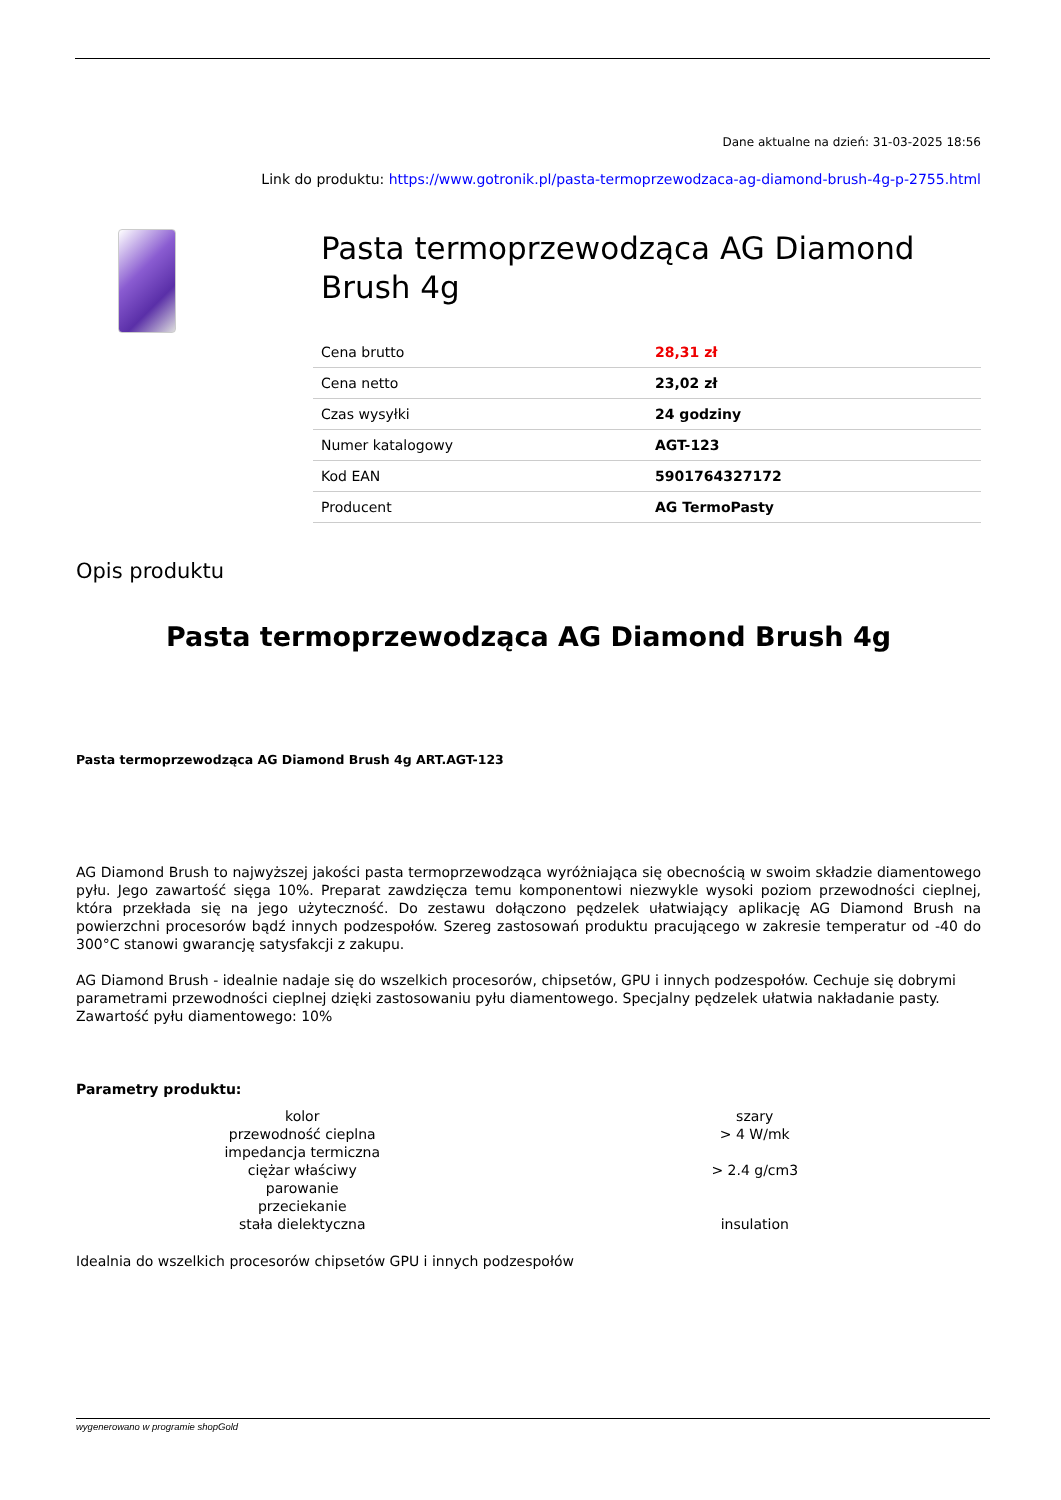Dane aktualne na dzień: 31-03-2025 18:56
Link do produktu: https://www.gotronik.pl/pasta-termoprzewodzaca-ag-diamond-brush-4g-p-2755.html
Pasta termoprzewodząca AG Diamond Brush 4g
| Cena brutto | 28,31 zł |
| Cena netto | 23,02 zł |
| Czas wysyłki | 24 godziny |
| Numer katalogowy | AGT-123 |
| Kod EAN | 5901764327172 |
| Producent | AG TermoPasty |
Opis produktu
Pasta termoprzewodząca AG Diamond Brush 4g
Pasta termoprzewodząca AG Diamond Brush 4g ART.AGT-123
AG Diamond Brush to najwyższej jakości pasta termoprzewodząca wyróżniająca się obecnością w swoim składzie diamentowego pyłu. Jego zawartość sięga 10%. Preparat zawdzięcza temu komponentowi niezwykle wysoki poziom przewodności cieplnej, która przekłada się na jego użyteczność. Do zestawu dołączono pędzelek ułatwiający aplikację AG Diamond Brush na powierzchni procesorów bądź innych podzespołów. Szereg zastosowań produktu pracującego w zakresie temperatur od -40 do 300°C stanowi gwarancję satysfakcji z zakupu.
AG Diamond Brush - idealnie nadaje się do wszelkich procesorów, chipsetów, GPU i innych podzespołów. Cechuje się dobrymi parametrami przewodności cieplnej dzięki zastosowaniu pyłu diamentowego. Specjalny pędzelek ułatwia nakładanie pasty.
Zawartość pyłu diamentowego: 10%
Parametry produktu:
| kolor | szary |
| przewodność cieplna | > 4 W/mk |
| impedancja termiczna | |
| ciężar właściwy | > 2.4 g/cm3 |
| parowanie | |
| przeciekanie | |
| stała dielektyczna | insulation |
Idealnia do wszelkich procesorów chipsetów GPU i innych podzespołów
wygenerowano w programie shopGold